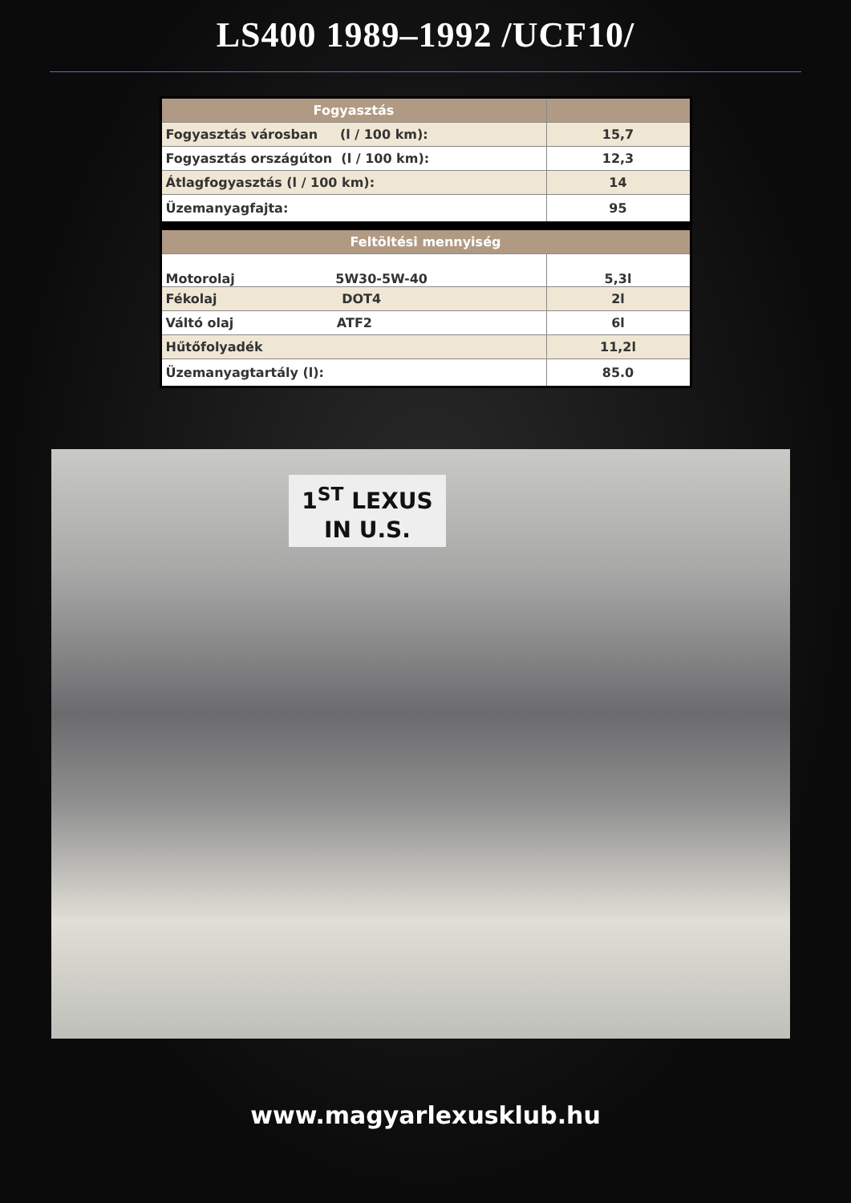LS400 1989–1992 /UCF10/
| Fogyasztás | |
| --- | --- |
| Fogyasztás városban (l / 100 km): | 15,7 |
| Fogyasztás országúton (l / 100 km): | 12,3 |
| Átlagfogyasztás (l / 100 km): | 14 |
| Üzemanyagfajta: | 95 |
| Feltöltési mennyiség | |
| --- | --- |
| Motorolaj 5W30-5W-40 | 5,3l |
| Fékolaj DOT4 | 2l |
| Váltó olaj ATF2 | 6l |
| Hűtőfolyadék | 11,2l |
| Üzemanyagtartály (l): | 85.0 |
1<sup>ST</sup> LEXUS
IN U.S.
www.magyarlexusklub.hu